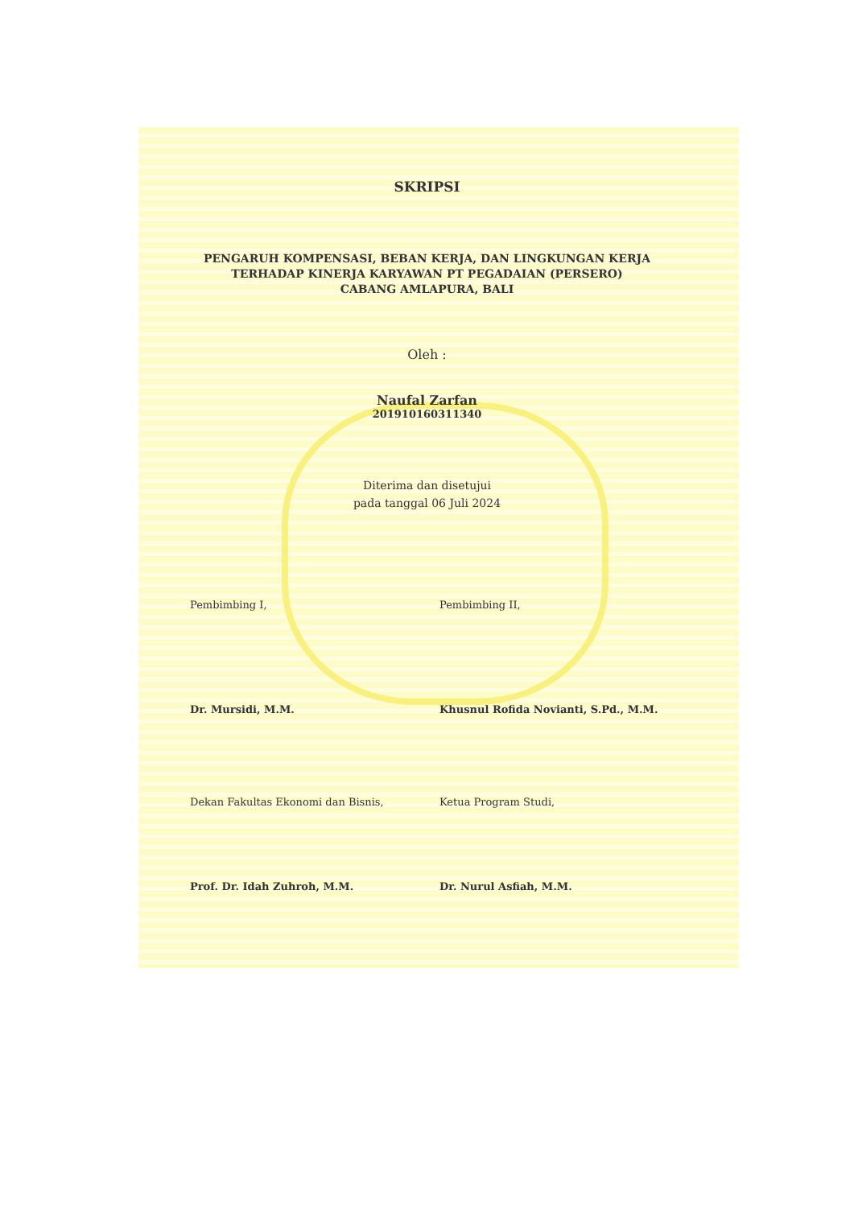SKRIPSI
PENGARUH KOMPENSASI, BEBAN KERJA, DAN LINGKUNGAN KERJA
TERHADAP KINERJA KARYAWAN PT PEGADAIAN (PERSERO)
CABANG AMLAPURA, BALI
Oleh :
Naufal Zarfan
201910160311340
Diterima dan disetujui
pada tanggal 06 Juli 2024
Pembimbing I, Pembimbing II,
Dr. Mursidi, M.M. Khusnul Rofida Novianti, S.Pd., M.M.
Dekan Fakultas Ekonomi dan Bisnis, Ketua Program Studi,
Prof. Dr. Idah Zuhroh, M.M. Dr. Nurul Asfiah, M.M.